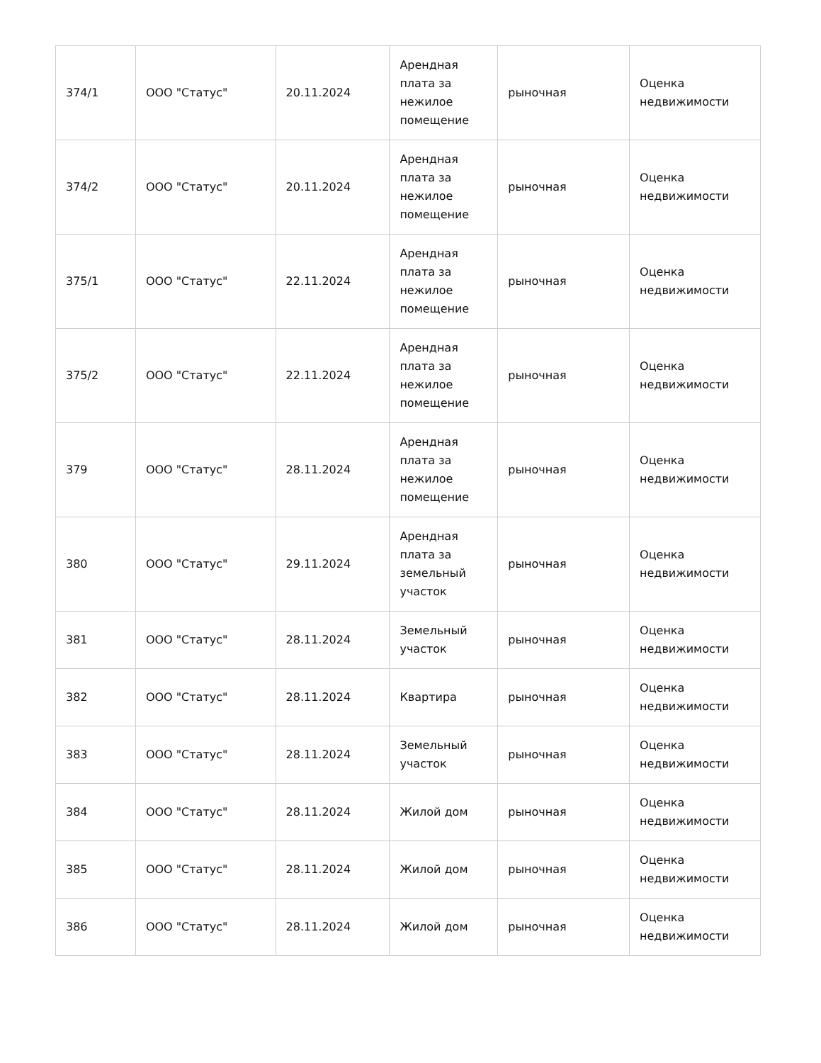| 374/1 | ООО "Статус" | 20.11.2024 | Арендная плата за нежилое помещение | рыночная | Оценка недвижимости |
| 374/2 | ООО "Статус" | 20.11.2024 | Арендная плата за нежилое помещение | рыночная | Оценка недвижимости |
| 375/1 | ООО "Статус" | 22.11.2024 | Арендная плата за нежилое помещение | рыночная | Оценка недвижимости |
| 375/2 | ООО "Статус" | 22.11.2024 | Арендная плата за нежилое помещение | рыночная | Оценка недвижимости |
| 379 | ООО "Статус" | 28.11.2024 | Арендная плата за нежилое помещение | рыночная | Оценка недвижимости |
| 380 | ООО "Статус" | 29.11.2024 | Арендная плата за земельный участок | рыночная | Оценка недвижимости |
| 381 | ООО "Статус" | 28.11.2024 | Земельный участок | рыночная | Оценка недвижимости |
| 382 | ООО "Статус" | 28.11.2024 | Квартира | рыночная | Оценка недвижимости |
| 383 | ООО "Статус" | 28.11.2024 | Земельный участок | рыночная | Оценка недвижимости |
| 384 | ООО "Статус" | 28.11.2024 | Жилой дом | рыночная | Оценка недвижимости |
| 385 | ООО "Статус" | 28.11.2024 | Жилой дом | рыночная | Оценка недвижимости |
| 386 | ООО "Статус" | 28.11.2024 | Жилой дом | рыночная | Оценка недвижимости |